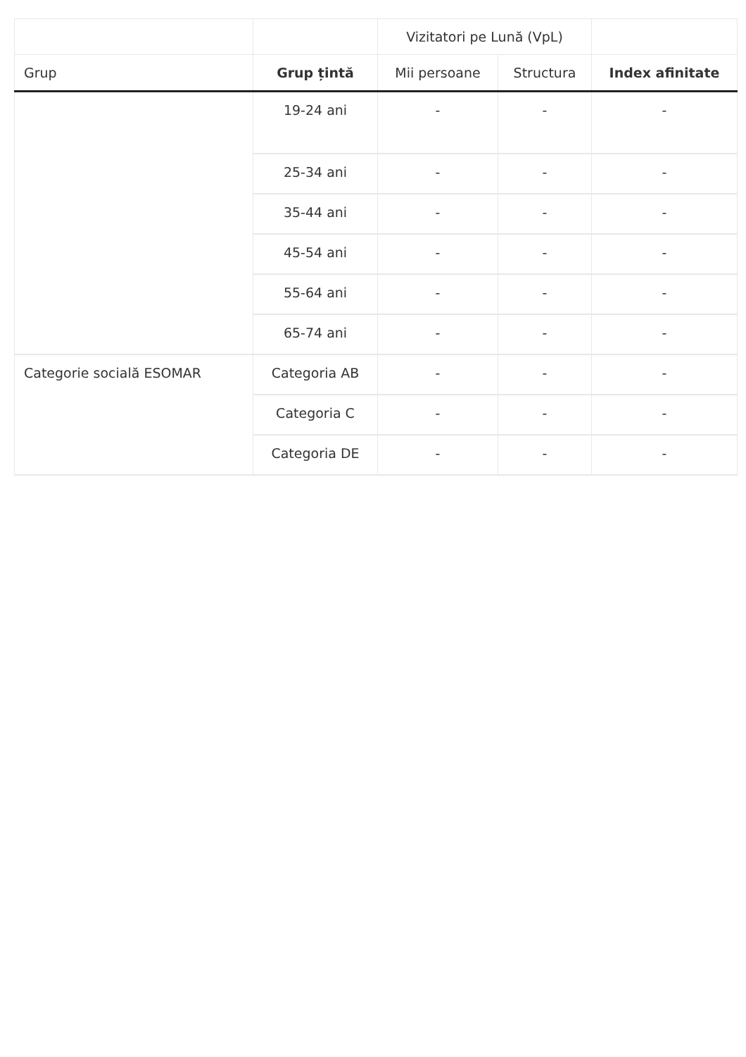| | | Vizitatori pe Lună (VpL) | | |
| --- | --- | --- | --- | --- |
| Grup | Grup țintă | Mii persoane | Structura | Index afinitate |
| | 19-24 ani | - | - | - |
| | 25-34 ani | - | - | - |
| | 35-44 ani | - | - | - |
| | 45-54 ani | - | - | - |
| | 55-64 ani | - | - | - |
| | 65-74 ani | - | - | - |
| Categorie socială ESOMAR | Categoria AB | - | - | - |
| | Categoria C | - | - | - |
| | Categoria DE | - | - | - |